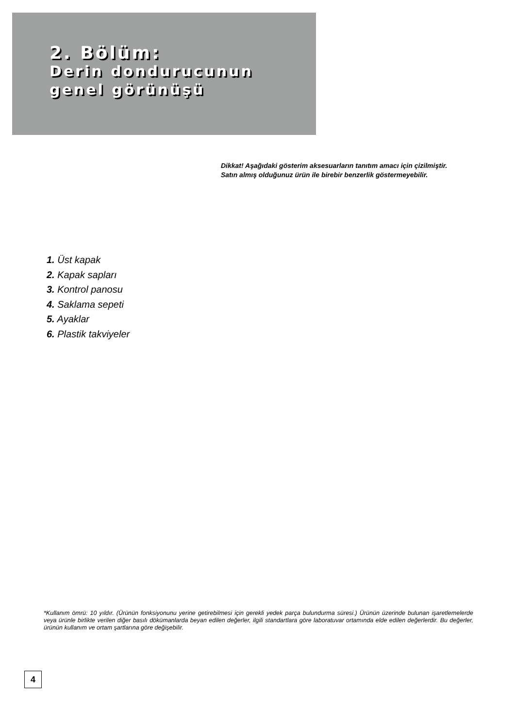2. Bölüm:
Derin dondurucunun
genel görünüşü
Dikkat! Aşağıdaki gösterim aksesuarların tanıtım amacı için çizilmiştir.
Satın almış olduğunuz ürün ile birebir benzerlik göstermeyebilir.
1. Üst kapak
2. Kapak sapları
3. Kontrol panosu
4. Saklama sepeti
5. Ayaklar
6. Plastik takviyeler
*Kullanım ömrü: 10 yıldır. (Ürünün fonksiyonunu yerine getirebilmesi için gerekli yedek parça bulundurma süresi.) Ürünün üzerinde bulunan işaretlemelerde veya ürünle birlikte verilen diğer basılı dökümanlarda beyan edilen değerler, ilgili standartlara göre laboratuvar ortamında elde edilen değerlerdir. Bu değerler, ürünün kullanım ve ortam şartlarına göre değişebilir.
4